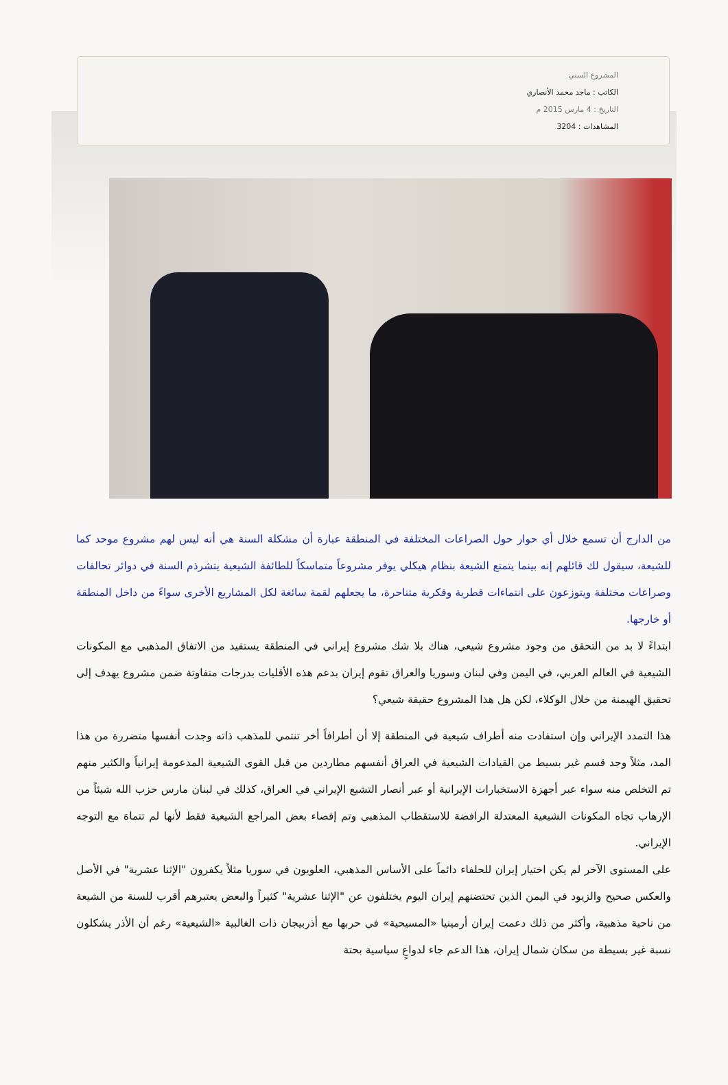المشروع السني
الكاتب : ماجد محمد الأنصاري
التاريخ : 4 مارس 2015 م
المشاهدات : 3204
من الدارج أن تسمع خلال أي حوار حول الصراعات المختلفة في المنطقة عبارة أن مشكلة السنة هي أنه ليس لهم مشروع موحد كما للشيعة، سيقول لك قائلهم إنه بينما يتمتع الشيعة بنظام هيكلي يوفر مشروعاً متماسكاً للطائفة الشيعية يتشرذم السنة في دوائر تحالفات وصراعات مختلفة ويتوزعون على انتماءات قطرية وفكرية متناحرة، ما يجعلهم لقمة سائغة لكل المشاريع الأخرى سواءً من داخل المنطقة أو خارجها.
ابتداءً لا بد من التحقق من وجود مشروع شيعي، هناك بلا شك مشروع إيراني في المنطقة يستفيد من الاتفاق المذهبي مع المكونات الشيعية في العالم العربي، في اليمن وفي لبنان وسوريا والعراق تقوم إيران بدعم هذه الأقليات بدرجات متفاوتة ضمن مشروع يهدف إلى تحقيق الهيمنة من خلال الوكلاء، لكن هل هذا المشروع حقيقة شيعي؟
هذا التمدد الإيراني وإن استفادت منه أطراف شيعية في المنطقة إلا أن أطرافاً أخر تنتمي للمذهب ذاته وجدت أنفسها متضررة من هذا المد، مثلاً وجد قسم غير بسيط من القيادات الشيعية في العراق أنفسهم مطاردين من قبل القوى الشيعية المدعومة إيرانياً والكثير منهم تم التخلص منه سواء عبر أجهزة الاستخبارات الإيرانية أو عبر أنصار التشيع الإيراني في العراق، كذلك في لبنان مارس حزب الله شيئاً من الإرهاب تجاه المكونات الشيعية المعتدلة الرافضة للاستقطاب المذهبي وتم إقصاء بعض المراجع الشيعية فقط لأنها لم تتماهَ مع التوجه الإيراني.
على المستوى الآخر لم يكن اختيار إيران للحلفاء دائماً على الأساس المذهبي، العلويون في سوريا مثلاً يكفرون "الإثنا عشرية" في الأصل والعكس صحيح والزيود في اليمن الذين تحتضنهم إيران اليوم يختلفون عن "الإثنا عشرية" كثيراً والبعض يعتبرهم أقرب للسنة من الشيعة من ناحية مذهبية، وأكثر من ذلك دعمت إيران أرمينيا «المسيحية» في حربها مع أذربيجان ذات الغالبية «الشيعية» رغم أن الأذر يشكلون نسبة غير بسيطة من سكان شمال إيران، هذا الدعم جاء لدواعٍ سياسية بحتة